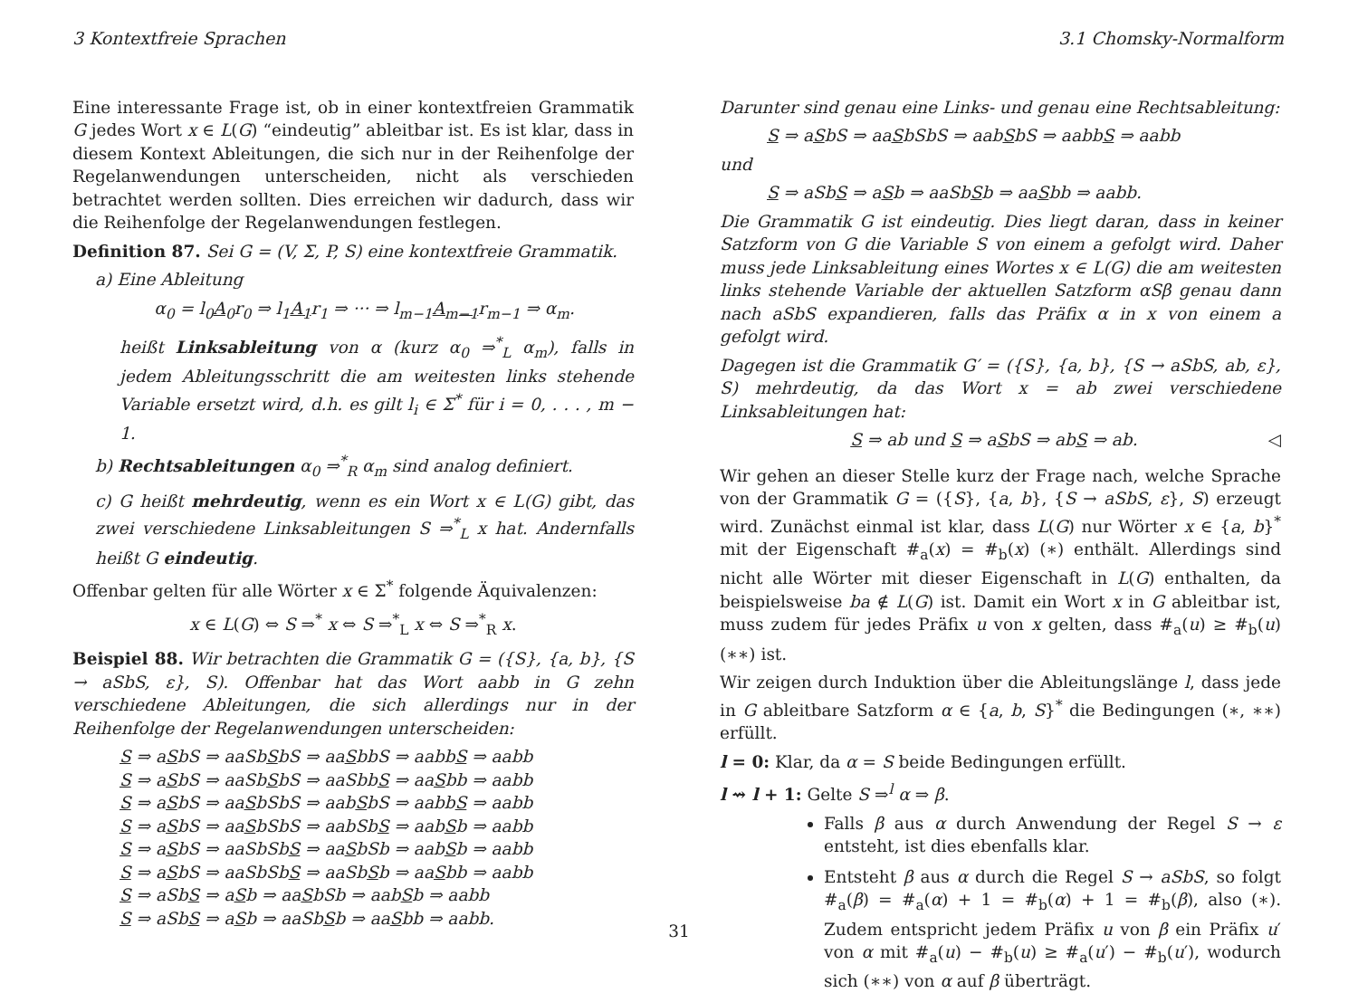3 Kontextfreie Sprachen 3.1 Chomsky-Normalform
Eine interessante Frage ist, ob in einer kontextfreien Grammatik G jedes Wort x ∈ L(G) “eindeutig” ableitbar ist. Es ist klar, dass in diesem Kontext Ableitungen, die sich nur in der Reihenfolge der Regelanwendungen unterscheiden, nicht als verschieden betrachtet werden sollten. Dies erreichen wir dadurch, dass wir die Reihenfolge der Regelanwendungen festlegen.
Definition 87. Sei G = (V, Σ, P, S) eine kontextfreie Grammatik.
a) Eine Ableitung
α<sub>0</sub> = l<sub>0</sub>A<sub>0</sub>r<sub>0</sub> ⇒ l<sub>1</sub>A<sub>1</sub>r<sub>1</sub> ⇒ ··· ⇒ l<sub>m−1</sub>A<sub>m−1</sub>r<sub>m−1</sub> ⇒ α<sub>m</sub>.
heißt Linksableitung von α (kurz α<sub>0</sub> ⇒<sup>*</sup><sub>L</sub> α<sub>m</sub>), falls in jedem Ableitungsschritt die am weitesten links stehende Variable ersetzt wird, d.h. es gilt l<sub>i</sub> ∈ Σ<sup>*</sup> für i = 0, . . . , m − 1.
b) Rechtsableitungen α<sub>0</sub> ⇒<sup>*</sup><sub>R</sub> α<sub>m</sub> sind analog definiert.
c) G heißt mehrdeutig, wenn es ein Wort x ∈ L(G) gibt, das zwei verschiedene Linksableitungen S ⇒<sup>*</sup><sub>L</sub> x hat. Andernfalls heißt G eindeutig.
Offenbar gelten für alle Wörter x ∈ Σ<sup>*</sup> folgende Äquivalenzen:
x ∈ L(G) ⇔ S ⇒<sup>*</sup> x ⇔ S ⇒<sup>*</sup><sub>L</sub> x ⇔ S ⇒<sup>*</sup><sub>R</sub> x.
Beispiel 88. Wir betrachten die Grammatik G = ({S}, {a, b}, {S → aSbS, ε}, S). Offenbar hat das Wort aabb in G zehn verschiedene Ableitungen, die sich allerdings nur in der Reihenfolge der Regelanwendungen unterscheiden:
S ⇒ aSbS ⇒ aaSbSbS ⇒ aaSbbS ⇒ aabbS ⇒ aabb
S ⇒ aSbS ⇒ aaSbSbS ⇒ aaSbbS ⇒ aaSbb ⇒ aabb
S ⇒ aSbS ⇒ aaSbSbS ⇒ aabSbS ⇒ aabbS ⇒ aabb
S ⇒ aSbS ⇒ aaSbSbS ⇒ aabSbS ⇒ aabSb ⇒ aabb
S ⇒ aSbS ⇒ aaSbSbS ⇒ aaSbSb ⇒ aabSb ⇒ aabb
S ⇒ aSbS ⇒ aaSbSbS ⇒ aaSbSb ⇒ aaSbb ⇒ aabb
S ⇒ aSbS ⇒ aSb ⇒ aaSbSb ⇒ aabSb ⇒ aabb
S ⇒ aSbS ⇒ aSb ⇒ aaSbSb ⇒ aaSbb ⇒ aabb.
Darunter sind genau eine Links- und genau eine Rechtsableitung:
S ⇒ aSbS ⇒ aaSbSbS ⇒ aabSbS ⇒ aabbS ⇒ aabb
und
S ⇒ aSbS ⇒ aSb ⇒ aaSbSb ⇒ aaSbb ⇒ aabb.
Die Grammatik G ist eindeutig. Dies liegt daran, dass in keiner Satzform von G die Variable S von einem a gefolgt wird. Daher muss jede Linksableitung eines Wortes x ∈ L(G) die am weitesten links stehende Variable der aktuellen Satzform αSβ genau dann nach aSbS expandieren, falls das Präfix α in x von einem a gefolgt wird.
Dagegen ist die Grammatik G′ = ({S}, {a, b}, {S → aSbS, ab, ε}, S) mehrdeutig, da das Wort x = ab zwei verschiedene Linksableitungen hat:
S ⇒ ab und S ⇒ aSbS ⇒ abS ⇒ ab. ◁
Wir gehen an dieser Stelle kurz der Frage nach, welche Sprache von der Grammatik G = ({S}, {a, b}, {S → aSbS, ε}, S) erzeugt wird. Zunächst einmal ist klar, dass L(G) nur Wörter x ∈ {a, b}<sup>*</sup> mit der Eigenschaft #<sub>a</sub>(x) = #<sub>b</sub>(x) (∗) enthält. Allerdings sind nicht alle Wörter mit dieser Eigenschaft in L(G) enthalten, da beispielsweise ba ∉ L(G) ist. Damit ein Wort x in G ableitbar ist, muss zudem für jedes Präfix u von x gelten, dass #<sub>a</sub>(u) ≥ #<sub>b</sub>(u) (∗∗) ist.
Wir zeigen durch Induktion über die Ableitungslänge l, dass jede in G ableitbare Satzform α ∈ {a, b, S}<sup>*</sup> die Bedingungen (∗, ∗∗) erfüllt.
l = 0: Klar, da α = S beide Bedingungen erfüllt.
l ⇝ l + 1: Gelte S ⇒<sup>l</sup> α ⇒ β.
Falls β aus α durch Anwendung der Regel S → ε entsteht, ist dies ebenfalls klar.
Entsteht β aus α durch die Regel S → aSbS, so folgt #<sub>a</sub>(β) = #<sub>a</sub>(α) + 1 = #<sub>b</sub>(α) + 1 = #<sub>b</sub>(β), also (∗). Zudem entspricht jedem Präfix u von β ein Präfix u′ von α mit #<sub>a</sub>(u) − #<sub>b</sub>(u) ≥ #<sub>a</sub>(u′) − #<sub>b</sub>(u′), wodurch sich (∗∗) von α auf β überträgt.
31